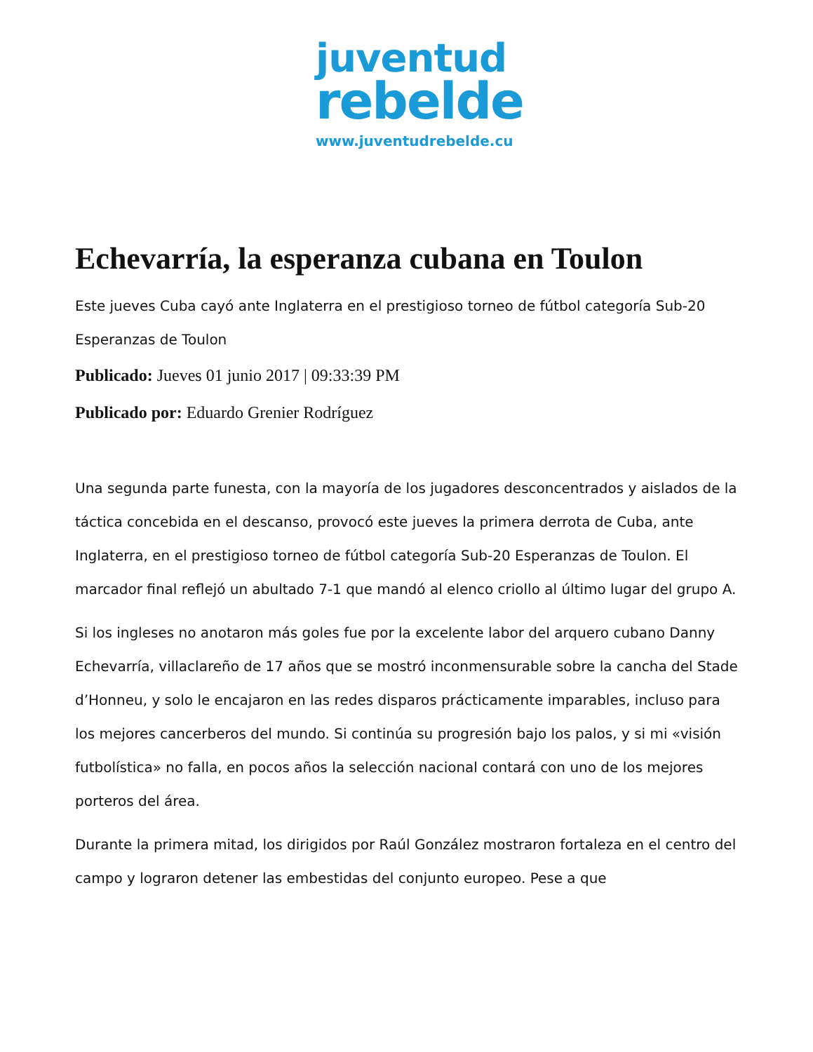juventud
rebelde
www.juventudrebelde.cu
Echevarría, la esperanza cubana en Toulon
Este jueves Cuba cayó ante Inglaterra en el prestigioso torneo de fútbol categoría Sub-20 Esperanzas de Toulon
Publicado: Jueves 01 junio 2017 | 09:33:39 PM
Publicado por: Eduardo Grenier Rodríguez
Una segunda parte funesta, con la mayoría de los jugadores desconcentrados y aislados de la táctica concebida en el descanso, provocó este jueves la primera derrota de Cuba, ante Inglaterra, en el prestigioso torneo de fútbol categoría Sub-20 Esperanzas de Toulon. El marcador final reflejó un abultado 7-1 que mandó al elenco criollo al último lugar del grupo A.
Si los ingleses no anotaron más goles fue por la excelente labor del arquero cubano Danny Echevarría, villaclareño de 17 años que se mostró inconmensurable sobre la cancha del Stade d’Honneu, y solo le encajaron en las redes disparos prácticamente imparables, incluso para los mejores cancerberos del mundo. Si continúa su progresión bajo los palos, y si mi «visión futbolística» no falla, en pocos años la selección nacional contará con uno de los mejores porteros del área.
Durante la primera mitad, los dirigidos por Raúl González mostraron fortaleza en el centro del campo y lograron detener las embestidas del conjunto europeo. Pese a que